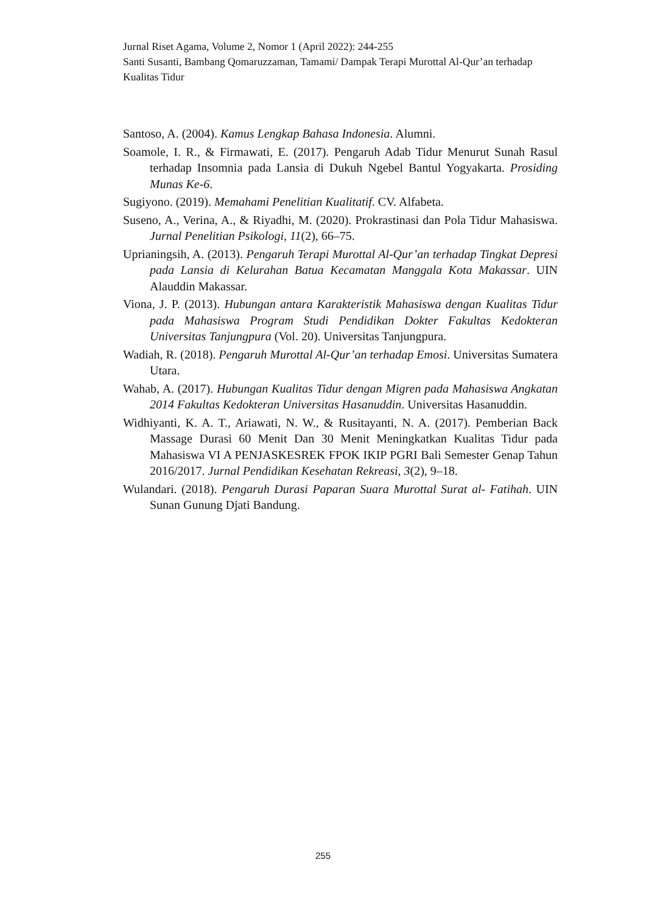Jurnal Riset Agama, Volume 2, Nomor 1 (April 2022): 244-255
Santi Susanti, Bambang Qomaruzzaman, Tamami/ Dampak Terapi Murottal Al-Qur’an terhadap Kualitas Tidur
Santoso, A. (2004). Kamus Lengkap Bahasa Indonesia. Alumni.
Soamole, I. R., & Firmawati, E. (2017). Pengaruh Adab Tidur Menurut Sunah Rasul terhadap Insomnia pada Lansia di Dukuh Ngebel Bantul Yogyakarta. Prosiding Munas Ke-6.
Sugiyono. (2019). Memahami Penelitian Kualitatif. CV. Alfabeta.
Suseno, A., Verina, A., & Riyadhi, M. (2020). Prokrastinasi dan Pola Tidur Mahasiswa. Jurnal Penelitian Psikologi, 11(2), 66–75.
Uprianingsih, A. (2013). Pengaruh Terapi Murottal Al-Qur’an terhadap Tingkat Depresi pada Lansia di Kelurahan Batua Kecamatan Manggala Kota Makassar. UIN Alauddin Makassar.
Viona, J. P. (2013). Hubungan antara Karakteristik Mahasiswa dengan Kualitas Tidur pada Mahasiswa Program Studi Pendidikan Dokter Fakultas Kedokteran Universitas Tanjungpura (Vol. 20). Universitas Tanjungpura.
Wadiah, R. (2018). Pengaruh Murottal Al-Qur’an terhadap Emosi. Universitas Sumatera Utara.
Wahab, A. (2017). Hubungan Kualitas Tidur dengan Migren pada Mahasiswa Angkatan 2014 Fakultas Kedokteran Universitas Hasanuddin. Universitas Hasanuddin.
Widhiyanti, K. A. T., Ariawati, N. W., & Rusitayanti, N. A. (2017). Pemberian Back Massage Durasi 60 Menit Dan 30 Menit Meningkatkan Kualitas Tidur pada Mahasiswa VI A PENJASKESREK FPOK IKIP PGRI Bali Semester Genap Tahun 2016/2017. Jurnal Pendidikan Kesehatan Rekreasi, 3(2), 9–18.
Wulandari. (2018). Pengaruh Durasi Paparan Suara Murottal Surat al- Fatihah. UIN Sunan Gunung Djati Bandung.
255